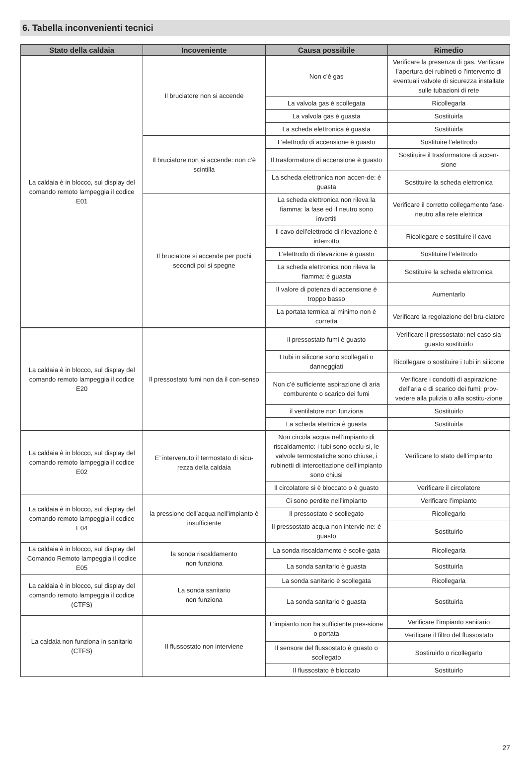6. Tabella inconvenienti tecnici
| Stato della caldaia | Incoveniente | Causa possibile | Rimedio |
| --- | --- | --- | --- |
| La caldaia è in blocco, sul display del comando remoto lampeggia il codice E01 | Il bruciatore non si accende | Non c’è gas | Verificare la presenza di gas. Verificare l’apertura dei rubineti o l’intervento di eventuali valvole di sicurezza installate sulle tubazioni di rete |
| | | La valvola gas è scollegata | Ricollegarla |
| | | La valvola gas è guasta | Sostituirla |
| | | La scheda elettronica è guasta | Sostituirla |
| | Il bruciatore non si accende: non c’è scintilla | L’elettrodo di accensione è guasto | Sostituire l’elettrodo |
| | | Il trasformatore di accensione è guasto | Sostituire il trasformatore di accen-sione |
| | | La scheda elettronica non accen-de: è guasta | Sostituire la scheda elettronica |
| | Il bruciatore si accende per pochi secondi poi si spegne | La scheda elettronica non rileva la fiamma: la fase ed il neutro sono invertiti | Verificare il corretto collegamento fase-neutro alla rete elettrica |
| | | Il cavo dell’elettrodo di rilevazione è interrotto | Ricollegare e sostituire il cavo |
| | | L’elettrodo di rilevazione è guasto | Sostituire l’elettrodo |
| | | La scheda elettronica non rileva la fiamma: è guasta | Sostituire la scheda elettronica |
| | | Il valore di potenza di accensione è troppo basso | Aumentarlo |
| | | La portata termica al minimo non è corretta | Verificare la regolazione del bru-ciatore |
| La caldaia è in blocco, sul display del comando remoto lampeggia il codice E20 | Il pressostato fumi non da il con-senso | il pressostato fumi è guasto | Verificare il pressostato: nel caso sia guasto sostituirlo |
| | | I tubi in silicone sono scollegati o danneggiati | Ricollegare o sostituire i tubi in silicone |
| | | Non c’è sufficiente aspirazione di aria comburente o scarico dei fumi | Verificare i condotti di aspirazione dell’aria e di scarico dei fumi: prov-vedere alla pulizia o alla sostitu-zione |
| | | il ventilatore non funziona | Sostituirlo |
| | | La scheda elettrica è guasta | Sostituirla |
| La caldaia è in blocco, sul display del comando remoto lampeggia il codice E02 | E’ intervenuto il termostato di sicu-rezza della caldaia | Non circola acqua nell’impianto di riscaldamento: i tubi sono occlu-si, le valvole termostatiche sono chiuse, i rubinetti di intercettazione dell’impianto sono chiusi | Verificare lo stato dell’impianto |
| | | Il circolatore si è bloccato o è guasto | Verificare il circolatore |
| La caldaia è in blocco, sul display del comando remoto lampeggia il codice E04 | la pressione dell’acqua nell’impianto è insufficiente | Ci sono perdite nell’impianto | Verificare l’impianto |
| | | Il pressostato è scollegato | Ricollegarlo |
| | | Il pressostato acqua non intervie-ne: è guasto | Sostituirlo |
| La caldaia è in blocco, sul display del Comando Remoto lampeggia il codice E05 | la sonda riscaldamento non funziona | La sonda riscaldamento è scolle-gata | Ricollegarla |
| | | La sonda sanitario è guasta | Sostituirla |
| La caldaia è in blocco, sul display del comando remoto lampeggia il codice (CTFS) | La sonda sanitario non funziona | La sonda sanitario è scollegata | Ricollegarla |
| | | La sonda sanitario è guasta | Sostituirla |
| La caldaia non funziona in sanitario (CTFS) | Il flussostato non interviene | L’impianto non ha sufficiente pres-sione o portata | Verificare l’impianto sanitario |
| | | | Verificare il filtro del flussostato |
| | | Il sensore del flussostato è guasto o scollegato | Sostiruirlo o ricollegarlo |
| | | Il flussostato è bloccato | Sostituirlo |
27